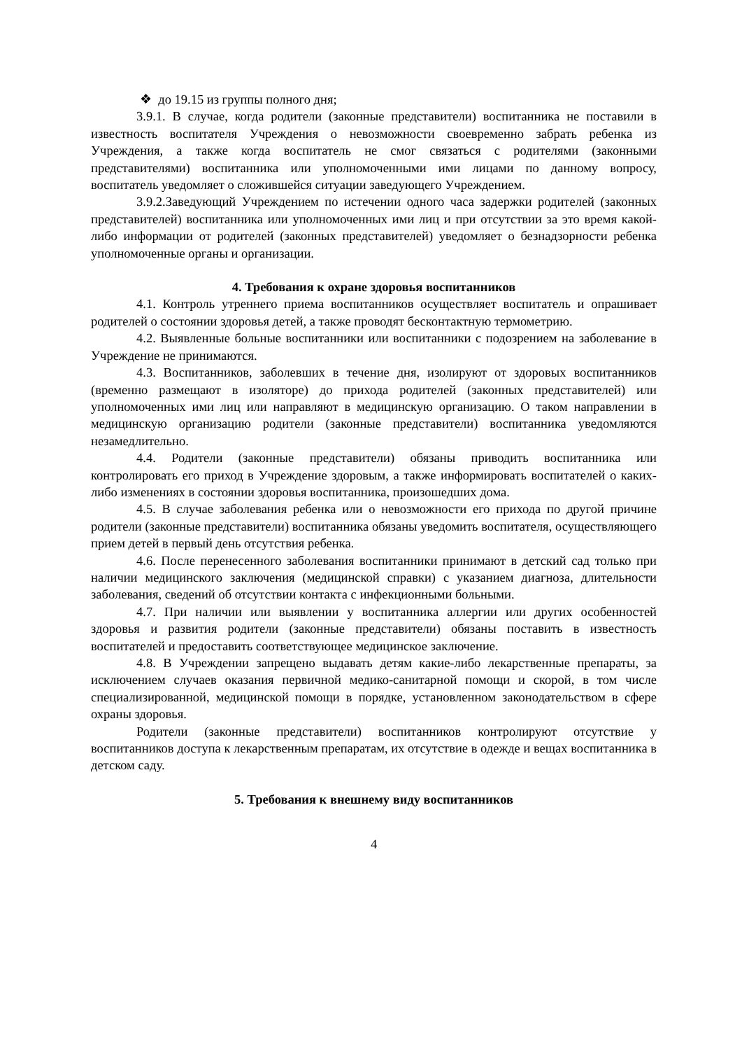❖ до 19.15 из группы полного дня;
3.9.1. В случае, когда родители (законные представители) воспитанника не поставили в известность воспитателя Учреждения о невозможности своевременно забрать ребенка из Учреждения, а также когда воспитатель не смог связаться с родителями (законными представителями) воспитанника или уполномоченными ими лицами по данному вопросу, воспитатель уведомляет о сложившейся ситуации заведующего Учреждением.
3.9.2.Заведующий Учреждением по истечении одного часа задержки родителей (законных представителей) воспитанника или уполномоченных ими лиц и при отсутствии за это время какой-либо информации от родителей (законных представителей) уведомляет о безнадзорности ребенка уполномоченные органы и организации.
4. Требования к охране здоровья воспитанников
4.1. Контроль утреннего приема воспитанников осуществляет воспитатель и опрашивает родителей о состоянии здоровья детей, а также проводят бесконтактную термометрию.
4.2. Выявленные больные воспитанники или воспитанники с подозрением на заболевание в Учреждение не принимаются.
4.3. Воспитанников, заболевших в течение дня, изолируют от здоровых воспитанников (временно размещают в изоляторе) до прихода родителей (законных представителей) или уполномоченных ими лиц или направляют в медицинскую организацию. О таком направлении в медицинскую организацию родители (законные представители) воспитанника уведомляются незамедлительно.
4.4. Родители (законные представители) обязаны приводить воспитанника или контролировать его приход в Учреждение здоровым, а также информировать воспитателей о каких-либо изменениях в состоянии здоровья воспитанника, произошедших дома.
4.5. В случае заболевания ребенка или о невозможности его прихода по другой причине родители (законные представители) воспитанника обязаны уведомить воспитателя, осуществляющего прием детей в первый день отсутствия ребенка.
4.6. После перенесенного заболевания воспитанники принимают в детский сад только при наличии медицинского заключения (медицинской справки) с указанием диагноза, длительности заболевания, сведений об отсутствии контакта с инфекционными больными.
4.7. При наличии или выявлении у воспитанника аллергии или других особенностей здоровья и развития родители (законные представители) обязаны поставить в известность воспитателей и предоставить соответствующее медицинское заключение.
4.8. В Учреждении запрещено выдавать детям какие-либо лекарственные препараты, за исключением случаев оказания первичной медико-санитарной помощи и скорой, в том числе специализированной, медицинской помощи в порядке, установленном законодательством в сфере охраны здоровья.
Родители (законные представители) воспитанников контролируют отсутствие у воспитанников доступа к лекарственным препаратам, их отсутствие в одежде и вещах воспитанника в детском саду.
5. Требования к внешнему виду воспитанников
4